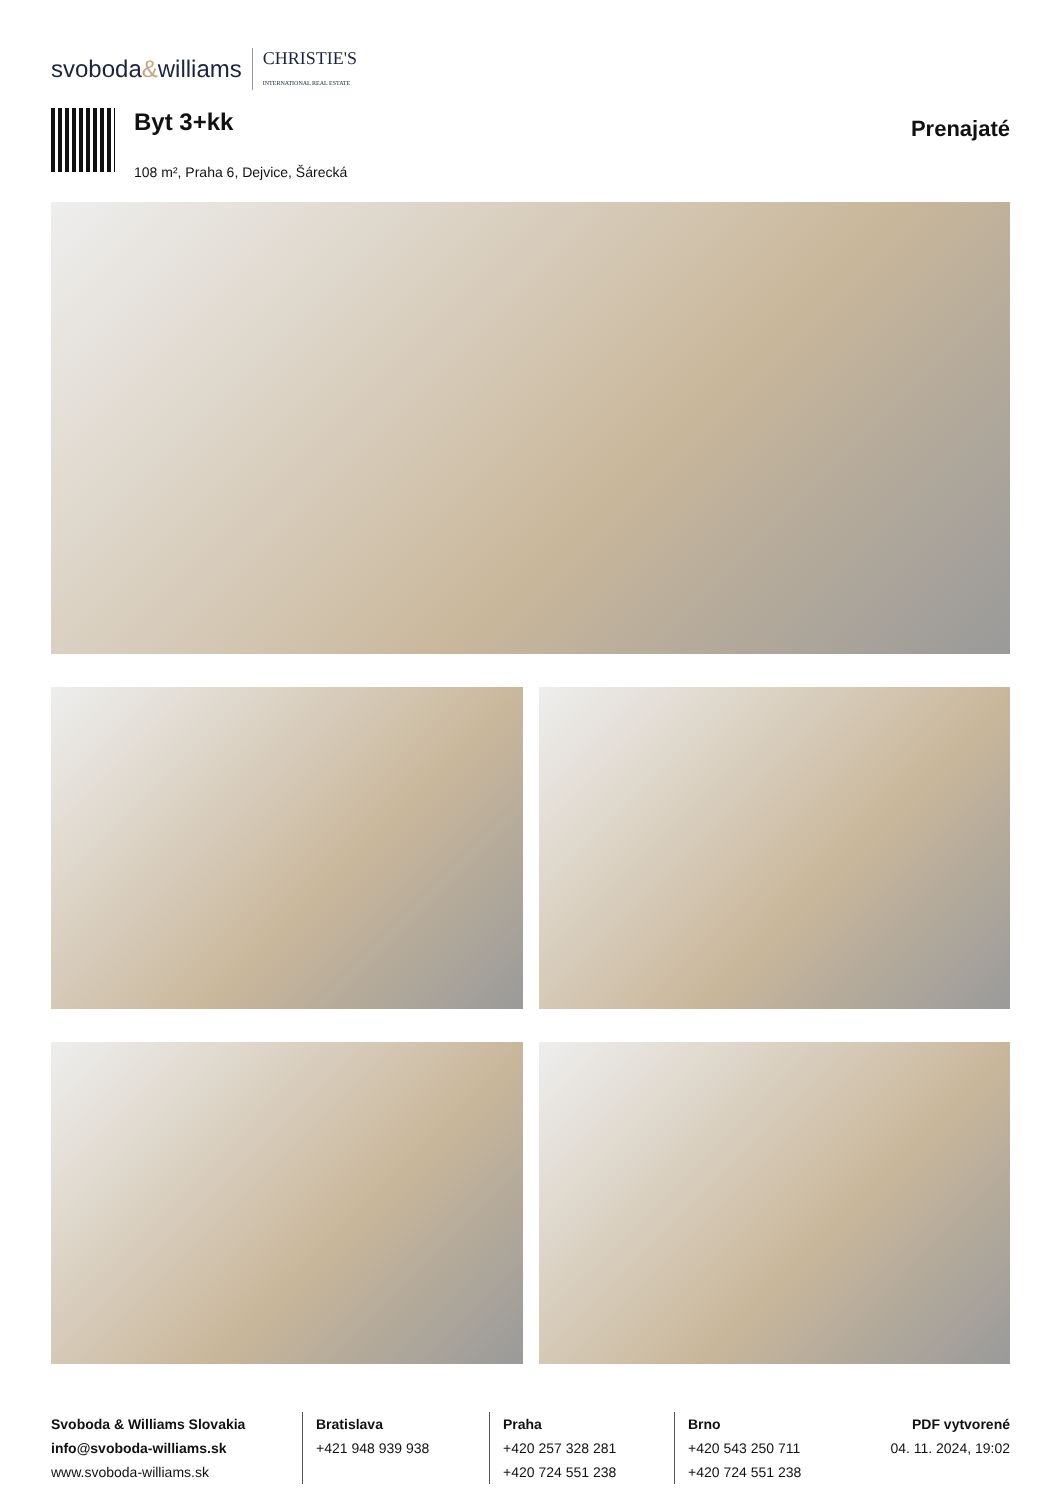svoboda&williams CHRISTIE'S
INTERNATIONAL REAL ESTATE
Byt 3+kk
108 m², Praha 6, Dejvice, Šárecká
Prenajaté
Svoboda & Williams Slovakia
info@svoboda-williams.sk
www.svoboda-williams.sk
Bratislava
+421 948 939 938
Praha
+420 257 328 281
+420 724 551 238
Brno
+420 543 250 711
+420 724 551 238
PDF vytvorené
04. 11. 2024, 19:02